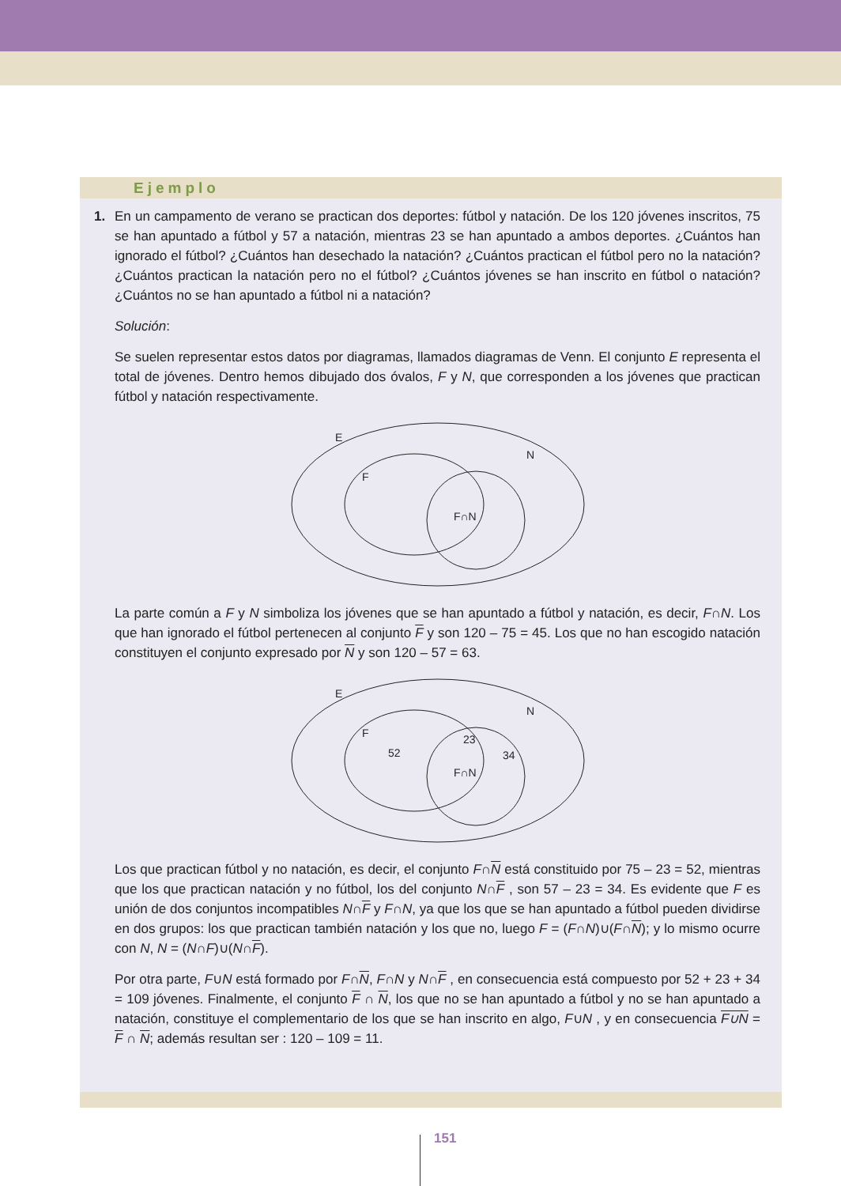Ejemplo
1. En un campamento de verano se practican dos deportes: fútbol y natación. De los 120 jóvenes inscritos, 75 se han apuntado a fútbol y 57 a natación, mientras 23 se han apuntado a ambos deportes. ¿Cuántos han ignorado el fútbol? ¿Cuántos han desechado la natación? ¿Cuántos practican el fútbol pero no la natación? ¿Cuántos practican la natación pero no el fútbol? ¿Cuántos jóvenes se han inscrito en fútbol o natación?¿Cuántos no se han apuntado a fútbol ni a natación?
Solución:
Se suelen representar estos datos por diagramas, llamados diagramas de Venn. El conjunto E representa el total de jóvenes. Dentro hemos dibujado dos óvalos, F y N, que corresponden a los jóvenes que practican fútbol y natación respectivamente.
E
F
N
F∩N
La parte común a F y N simboliza los jóvenes que se han apuntado a fútbol y natación, es decir, F∩N. Los que han ignorado el fútbol pertenecen al conjunto F y son 120 – 75 = 45. Los que no han escogido natación constituyen el conjunto expresado por N y son 120 – 57 = 63.
E
F
N
52
23
F∩N
34
Los que practican fútbol y no natación, es decir, el conjunto F∩N está constituido por 75 – 23 = 52, mientras que los que practican natación y no fútbol, los del conjunto N∩F , son 57 – 23 = 34. Es evidente que F es unión de dos conjuntos incompatibles N∩F y F∩N, ya que los que se han apuntado a fútbol pueden dividirse en dos grupos: los que practican también natación y los que no, luego F = (F∩N)∪(F∩N); y lo mismo ocurre con N, N = (N∩F)∪(N∩F).
Por otra parte, F∪N está formado por F∩N, F∩N y N∩F , en consecuencia está compuesto por 52 + 23 + 34 = 109 jóvenes. Finalmente, el conjunto F ∩ N, los que no se han apuntado a fútbol y no se han apuntado a natación, constituye el complementario de los que se han inscrito en algo, F∪N , y en consecuencia F∪N = F ∩ N; además resultan ser : 120 – 109 = 11.
151